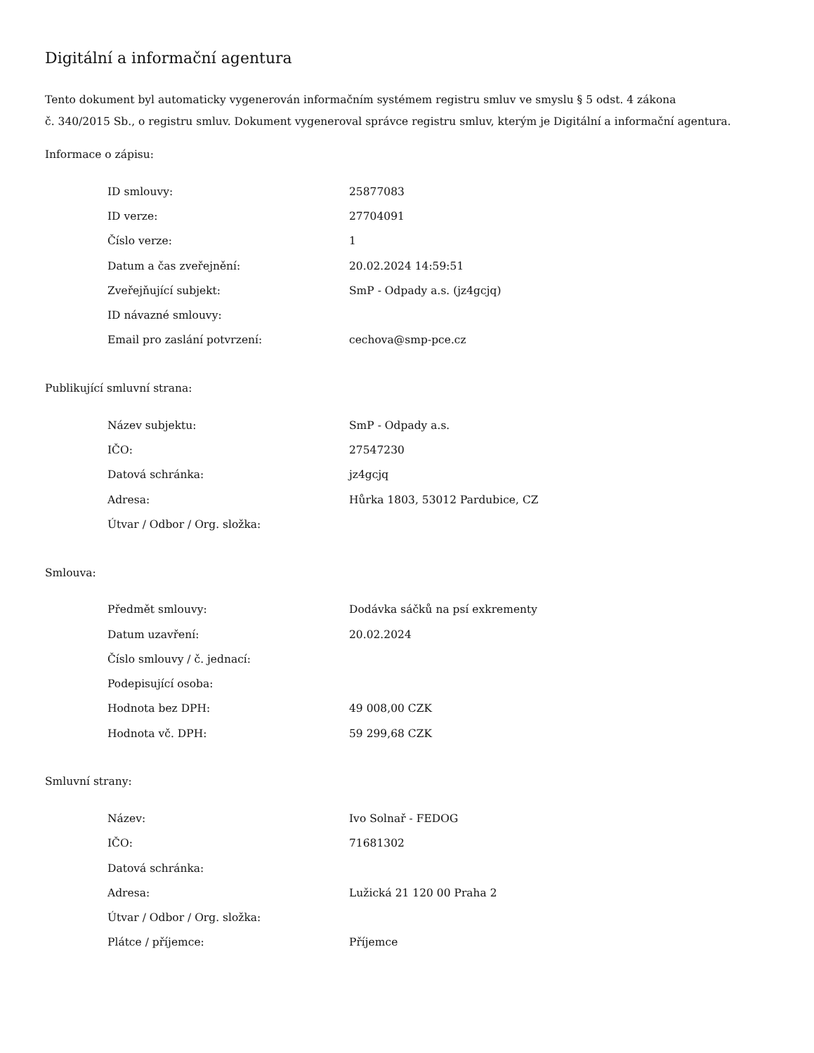Digitální a informační agentura
Tento dokument byl automaticky vygenerován informačním systémem registru smluv ve smyslu § 5 odst. 4 zákona
č. 340/2015 Sb., o registru smluv. Dokument vygeneroval správce registru smluv, kterým je Digitální a informační agentura.
Informace o zápisu:
| ID smlouvy: | 25877083 |
| ID verze: | 27704091 |
| Číslo verze: | 1 |
| Datum a čas zveřejnění: | 20.02.2024 14:59:51 |
| Zveřejňující subjekt: | SmP - Odpady a.s. (jz4gcjq) |
| ID návazné smlouvy: | |
| Email pro zaslání potvrzení: | cechova@smp-pce.cz |
Publikující smluvní strana:
| Název subjektu: | SmP - Odpady a.s. |
| IČO: | 27547230 |
| Datová schránka: | jz4gcjq |
| Adresa: | Hůrka 1803, 53012 Pardubice, CZ |
| Útvar / Odbor / Org. složka: | |
Smlouva:
| Předmět smlouvy: | Dodávka sáčků na psí exkrementy |
| Datum uzavření: | 20.02.2024 |
| Číslo smlouvy / č. jednací: | |
| Podepisující osoba: | |
| Hodnota bez DPH: | 49 008,00 CZK |
| Hodnota vč. DPH: | 59 299,68 CZK |
Smluvní strany:
| Název: | Ivo Solnař - FEDOG |
| IČO: | 71681302 |
| Datová schránka: | |
| Adresa: | Lužická 21 120 00 Praha 2 |
| Útvar / Odbor / Org. složka: | |
| Plátce / příjemce: | Příjemce |